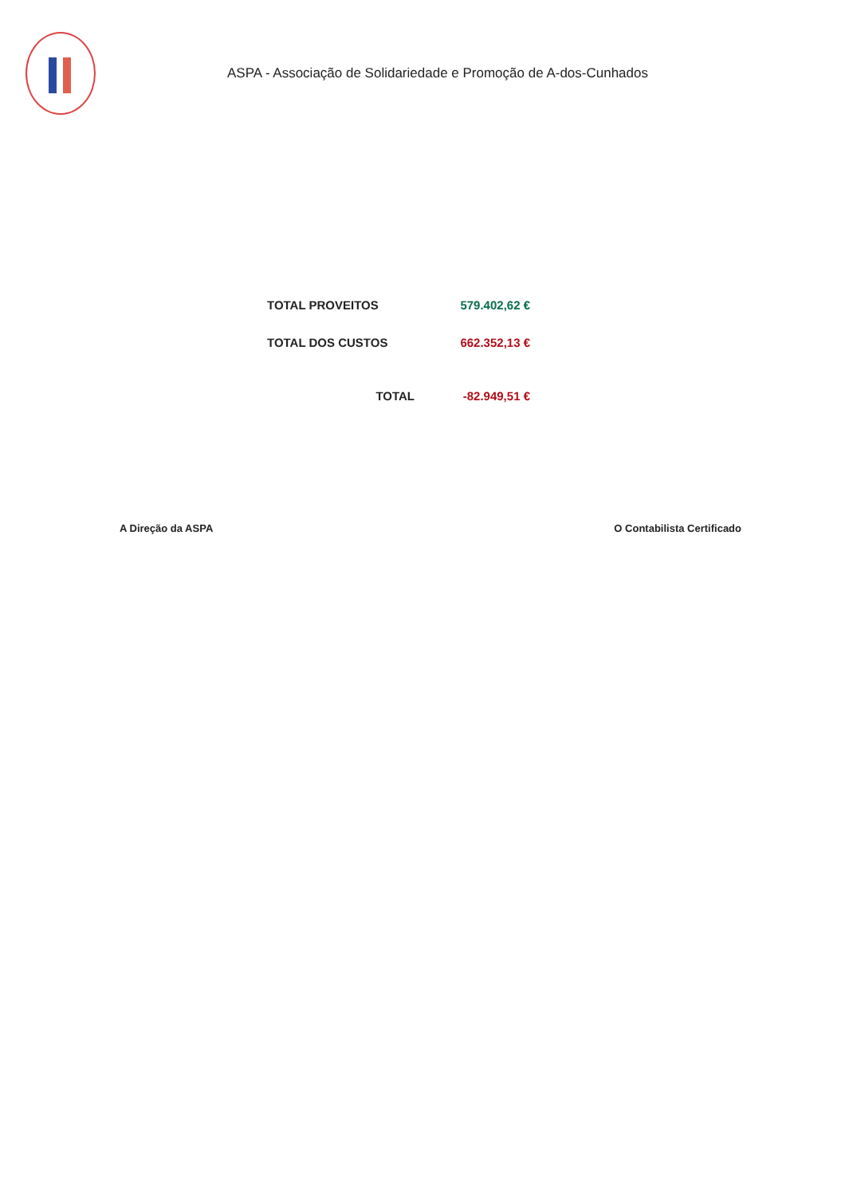ASPA - Associação de Solidariedade e Promoção de A-dos-Cunhados
| TOTAL PROVEITOS | 579.402,62 € |
| TOTAL DOS CUSTOS | 662.352,13 € |
| TOTAL | -82.949,51 € |
A Direção da ASPA O Contabilista Certificado